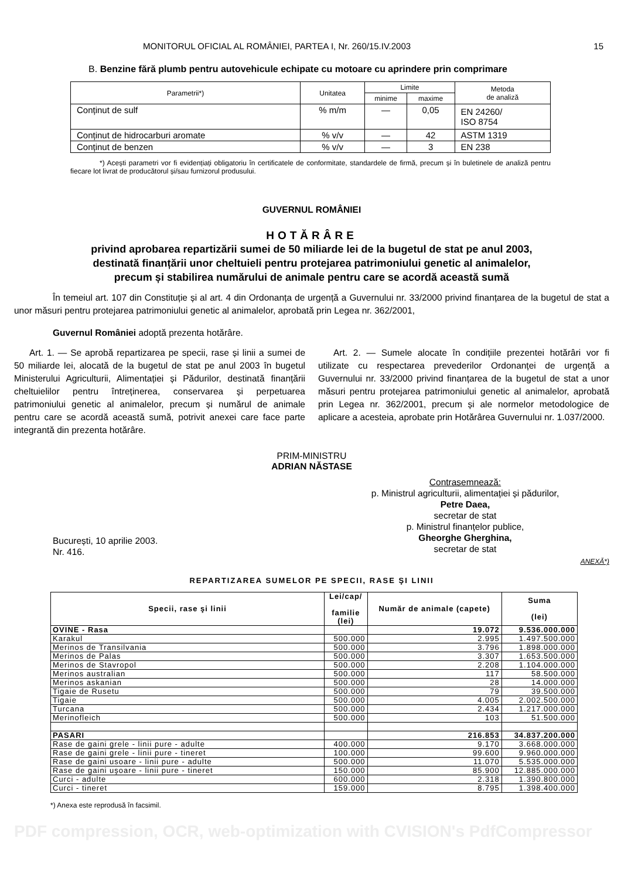MONITORUL OFICIAL AL ROMÂNIEI, PARTEA I, Nr. 260/15.IV.2003 15
B. Benzine fără plumb pentru autovehicule echipate cu motoare cu aprindere prin comprimare
| Parametrii*) | Unitatea | Limite | | Metoda de analiză |
| --- | --- | --- | --- | --- |
| | | minime | maxime | |
| Conținut de sulf | % m/m | — | 0,05 | EN 24260/ ISO 8754 |
| Conținut de hidrocarburi aromate | % v/v | — | 42 | ASTM 1319 |
| Conținut de benzen | % v/v | — | 3 | EN 238 |
*) Acești parametri vor fi evidențiați obligatoriu în certificatele de conformitate, standardele de firmă, precum și în buletinele de analiză pentru fiecare lot livrat de producătorul și/sau furnizorul produsului.
GUVERNUL ROMÂNIEI
HOTĂRÂRE
privind aprobarea repartizării sumei de 50 miliarde lei de la bugetul de stat pe anul 2003,
destinată finanțării unor cheltuieli pentru protejarea patrimoniului genetic al animalelor,
precum și stabilirea numărului de animale pentru care se acordă această sumă
În temeiul art. 107 din Constituție și al art. 4 din Ordonanța de urgență a Guvernului nr. 33/2000 privind finanțarea de la bugetul de stat a unor măsuri pentru protejarea patrimoniului genetic al animalelor, aprobată prin Legea nr. 362/2001,
Guvernul României adoptă prezenta hotărâre.
Art. 1. — Se aprobă repartizarea pe specii, rase și linii a sumei de 50 miliarde lei, alocată de la bugetul de stat pe anul 2003 în bugetul Ministerului Agriculturii, Alimentației și Pădurilor, destinată finanțării cheltuielilor pentru întreținerea, conservarea și perpetuarea patrimoniului genetic al animalelor, precum și numărul de animale pentru care se acordă această sumă, potrivit anexei care face parte integrantă din prezenta hotărâre.
Art. 2. — Sumele alocate în condițiile prezentei hotărâri vor fi utilizate cu respectarea prevederilor Ordonanței de urgență a Guvernului nr. 33/2000 privind finanțarea de la bugetul de stat a unor măsuri pentru protejarea patrimoniului genetic al animalelor, aprobată prin Legea nr. 362/2001, precum și ale normelor metodologice de aplicare a acesteia, aprobate prin Hotărârea Guvernului nr. 1.037/2000.
PRIM-MINISTRU
ADRIAN NĂSTASE
București, 10 aprilie 2003.
Nr. 416.
Contrasemnează:
p. Ministrul agriculturii, alimentației și pădurilor,
Petre Daea,
secretar de stat
p. Ministrul finanțelor publice,
Gheorghe Gherghina,
secretar de stat
ANEXĂ*)
REPARTIZAREA SUMELOR PE SPECII, RASE ŞI LINII
| Specii, rase şi linii | Lei/cap/ familie (lei) | Număr de animale (capete) | Suma (lei) |
| OVINE - Rasa | | 19.072 | 9.536.000.000 |
| Karakul | 500.000 | 2.995 | 1.497.500.000 |
| Merinos de Transilvania | 500.000 | 3.796 | 1.898.000.000 |
| Merinos de Palas | 500.000 | 3.307 | 1.653.500.000 |
| Merinos de Stavropol | 500.000 | 2.208 | 1.104.000.000 |
| Merinos australian | 500.000 | 117 | 58.500.000 |
| Merinos askanian | 500.000 | 28 | 14.000.000 |
| Tigaie de Rusetu | 500.000 | 79 | 39.500.000 |
| Tigaie | 500.000 | 4.005 | 2.002.500.000 |
| Turcana | 500.000 | 2.434 | 1.217.000.000 |
| Merinofleich | 500.000 | 103 | 51.500.000 |
| PASARI | | 216.853 | 34.837.200.000 |
| Rase de gaini grele - linii pure - adulte | 400.000 | 9.170 | 3.668.000.000 |
| Rase de gaini grele - linii pure - tineret | 100.000 | 99.600 | 9.960.000.000 |
| Rase de gaini usoare - linii pure - adulte | 500.000 | 11.070 | 5.535.000.000 |
| Rase de gaini uşoare - linii pure - tineret | 150.000 | 85.900 | 12.885.000.000 |
| Curci - adulte | 600.000 | 2.318 | 1.390.800.000 |
| Curci - tineret | 159.000 | 8.795 | 1.398.400.000 |
*) Anexa este reprodusă în facsimil.
PDF compression, OCR, web-optimization with CVISION's PdfCompressor